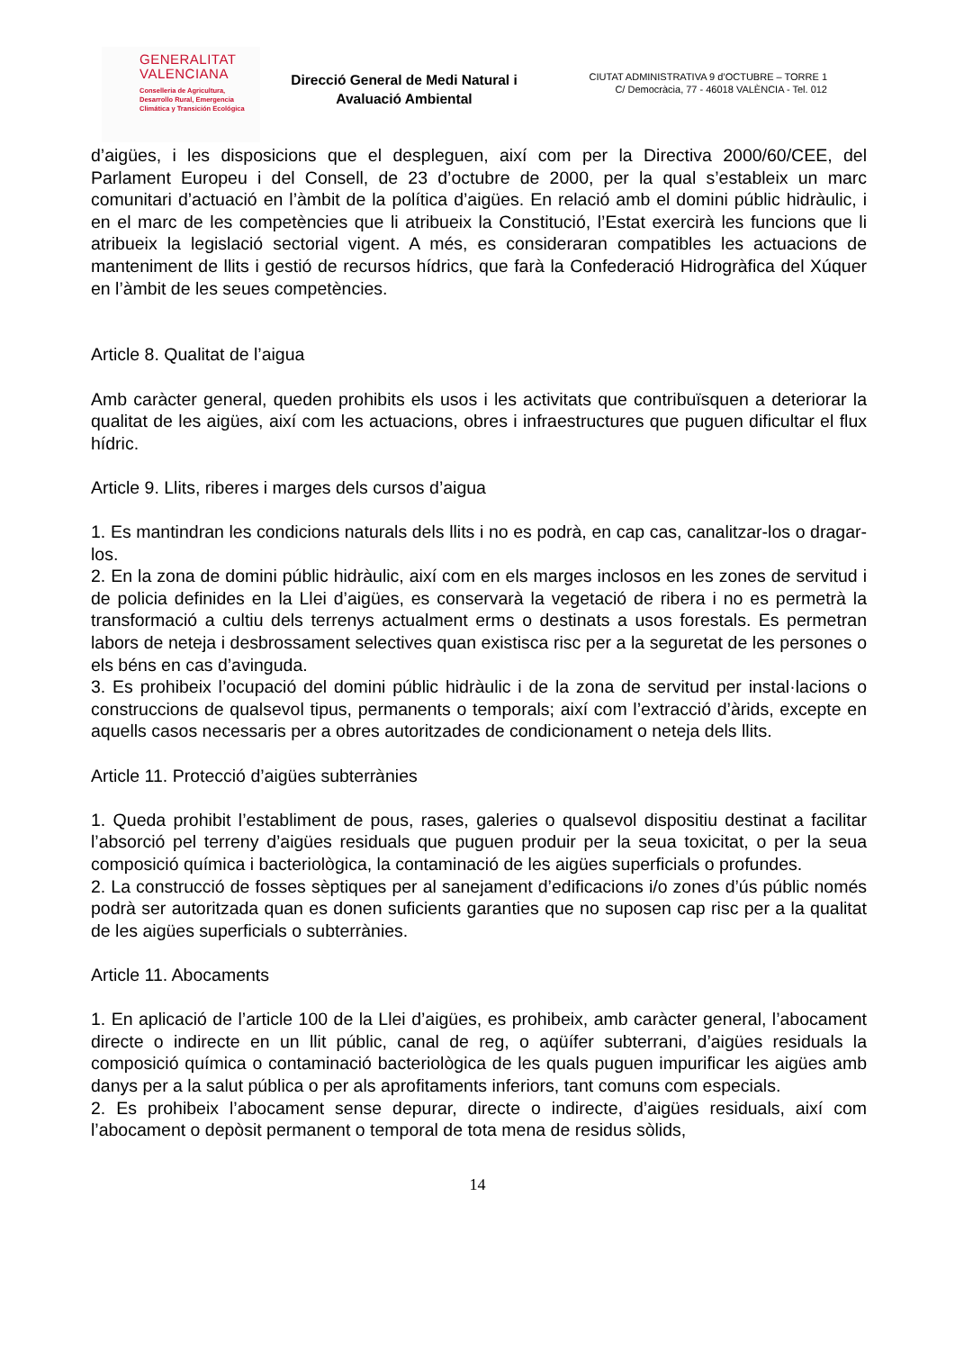GENERALITAT
VALENCIANA
Conselleria de Agricultura,
Desarrollo Rural, Emergencia
Climática y Transición Ecológica
Direcció General de Medi Natural i
Avaluació Ambiental
CIUTAT ADMINISTRATIVA 9 d’OCTUBRE – TORRE 1
C/ Democràcia, 77 - 46018 VALÈNCIA - Tel. 012
d’aigües, i les disposicions que el despleguen, així com per la Directiva 2000/60/CEE, del Parlament Europeu i del Consell, de 23 d’octubre de 2000, per la qual s’estableix un marc comunitari d’actuació en l’àmbit de la política d’aigües. En relació amb el domini públic hidràulic, i en el marc de les competències que li atribueix la Constitució, l’Estat exercirà les funcions que li atribueix la legislació sectorial vigent. A més, es consideraran compatibles les actuacions de manteniment de llits i gestió de recursos hídrics, que farà la Confederació Hidrogràfica del Xúquer en l’àmbit de les seues competències.
Article 8. Qualitat de l’aigua
Amb caràcter general, queden prohibits els usos i les activitats que contribuïsquen a deteriorar la qualitat de les aigües, així com les actuacions, obres i infraestructures que puguen dificultar el flux hídric.
Article 9. Llits, riberes i marges dels cursos d’aigua
1. Es mantindran les condicions naturals dels llits i no es podrà, en cap cas, canalitzar-los o dragar-los.
2. En la zona de domini públic hidràulic, així com en els marges inclosos en les zones de servitud i de policia definides en la Llei d’aigües, es conservarà la vegetació de ribera i no es permetrà la transformació a cultiu dels terrenys actualment erms o destinats a usos forestals. Es permetran labors de neteja i desbrossament selectives quan existisca risc per a la seguretat de les persones o els béns en cas d’avinguda.
3. Es prohibeix l’ocupació del domini públic hidràulic i de la zona de servitud per instal·lacions o construccions de qualsevol tipus, permanents o temporals; així com l’extracció d’àrids, excepte en aquells casos necessaris per a obres autoritzades de condicionament o neteja dels llits.
Article 11. Protecció d’aigües subterrànies
1. Queda prohibit l’establiment de pous, rases, galeries o qualsevol dispositiu destinat a facilitar l’absorció pel terreny d’aigües residuals que puguen produir per la seua toxicitat, o per la seua composició química i bacteriològica, la contaminació de les aigües superficials o profundes.
2. La construcció de fosses sèptiques per al sanejament d’edificacions i/o zones d’ús públic només podrà ser autoritzada quan es donen suficients garanties que no suposen cap risc per a la qualitat de les aigües superficials o subterrànies.
Article 11. Abocaments
1. En aplicació de l’article 100 de la Llei d’aigües, es prohibeix, amb caràcter general, l’abocament directe o indirecte en un llit públic, canal de reg, o aqüífer subterrani, d’aigües residuals la composició química o contaminació bacteriològica de les quals puguen impurificar les aigües amb danys per a la salut pública o per als aprofitaments inferiors, tant comuns com especials.
2. Es prohibeix l’abocament sense depurar, directe o indirecte, d’aigües residuals, així com l’abocament o depòsit permanent o temporal de tota mena de residus sòlids,
14